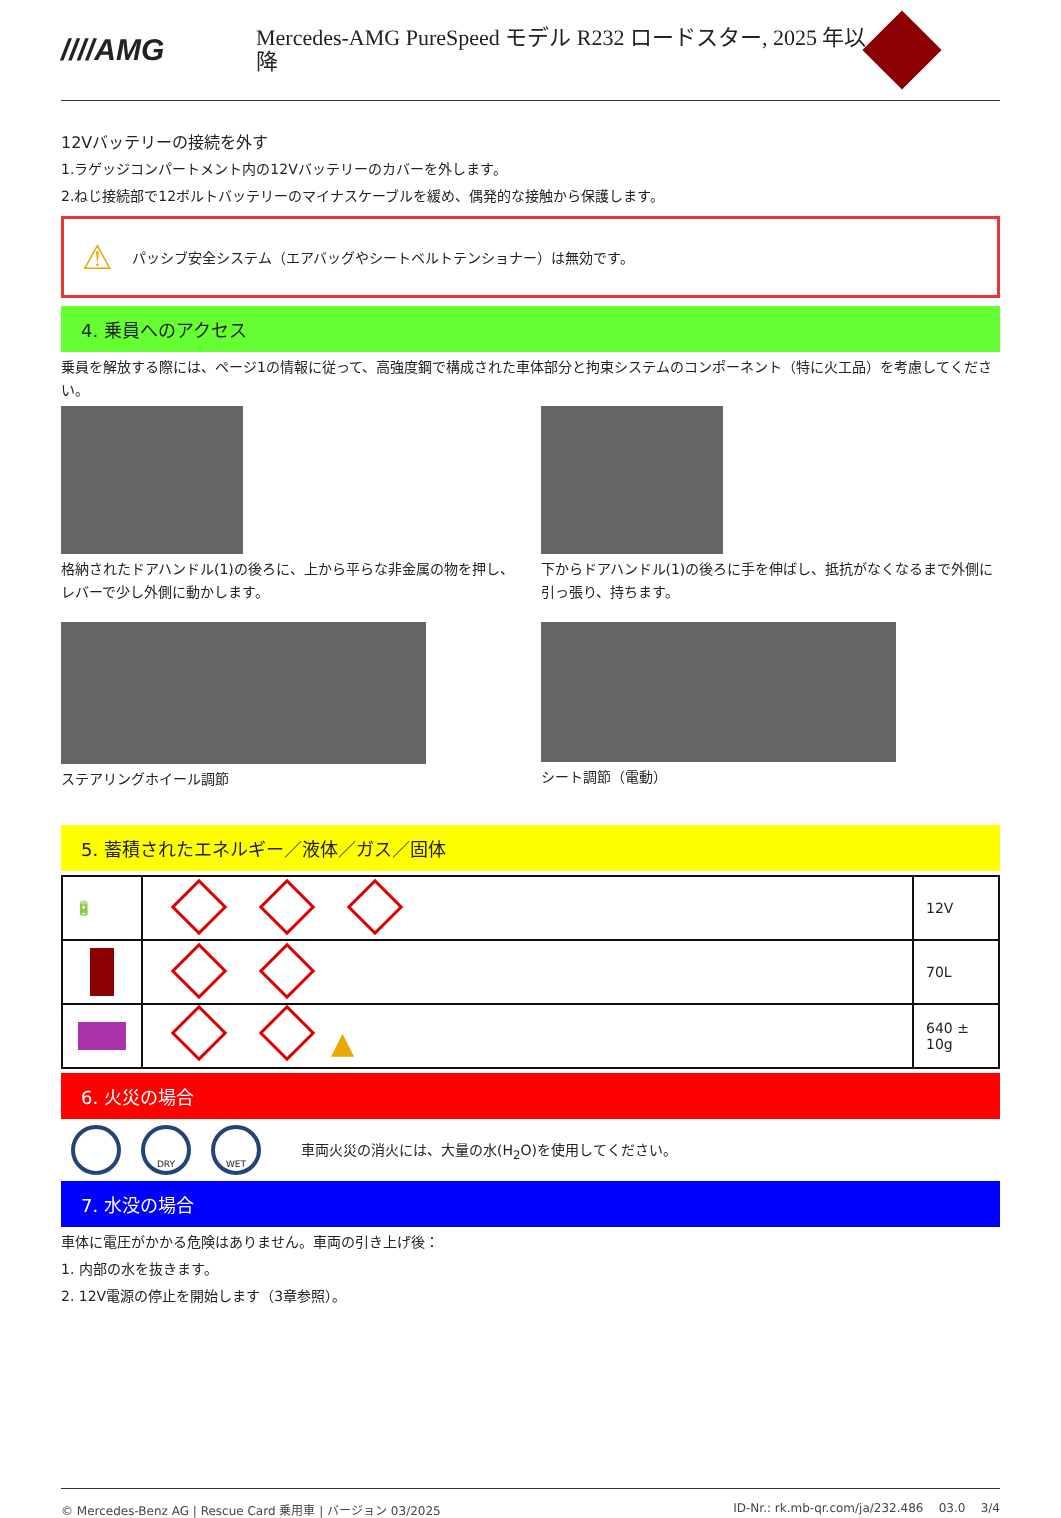////AMG
Mercedes-AMG PureSpeed モデル R232 ロードスター, 2025 年以降
12Vバッテリーの接続を外す
1.ラゲッジコンパートメント内の12Vバッテリーのカバーを外します。
2.ねじ接続部で12ボルトバッテリーのマイナスケーブルを緩め、偶発的な接触から保護します。
⚠ パッシブ安全システム（エアバッグやシートベルトテンショナー）は無効です。
4. 乗員へのアクセス
乗員を解放する際には、ページ1の情報に従って、高強度鋼で構成された車体部分と拘束システムのコンポーネント（特に火工品）を考慮してください。
格納されたドアハンドル(1)の後ろに、上から平らな非金属の物を押し、レバーで少し外側に動かします。
下からドアハンドル(1)の後ろに手を伸ばし、抵抗がなくなるまで外側に引っ張り、持ちます。
ステアリングホイール調節 シート調節（電動）
5. 蓄積されたエネルギー／液体／ガス／固体
| 🔋 | | 12V |
| | | 70L |
| | ▲ | 640 ± 10g |
6. 火災の場合
DRY WET 車両火災の消火には、大量の水(H<sub>2</sub>O)を使用してください。
7. 水没の場合
車体に電圧がかかる危険はありません。車両の引き上げ後：
1. 内部の水を抜きます。
2. 12V電源の停止を開始します（3章参照）。
© Mercedes-Benz AG | Rescue Card 乗用車 | バージョン 03/2025 ID-Nr.: rk.mb-qr.com/ja/232.486 03.0 3/4